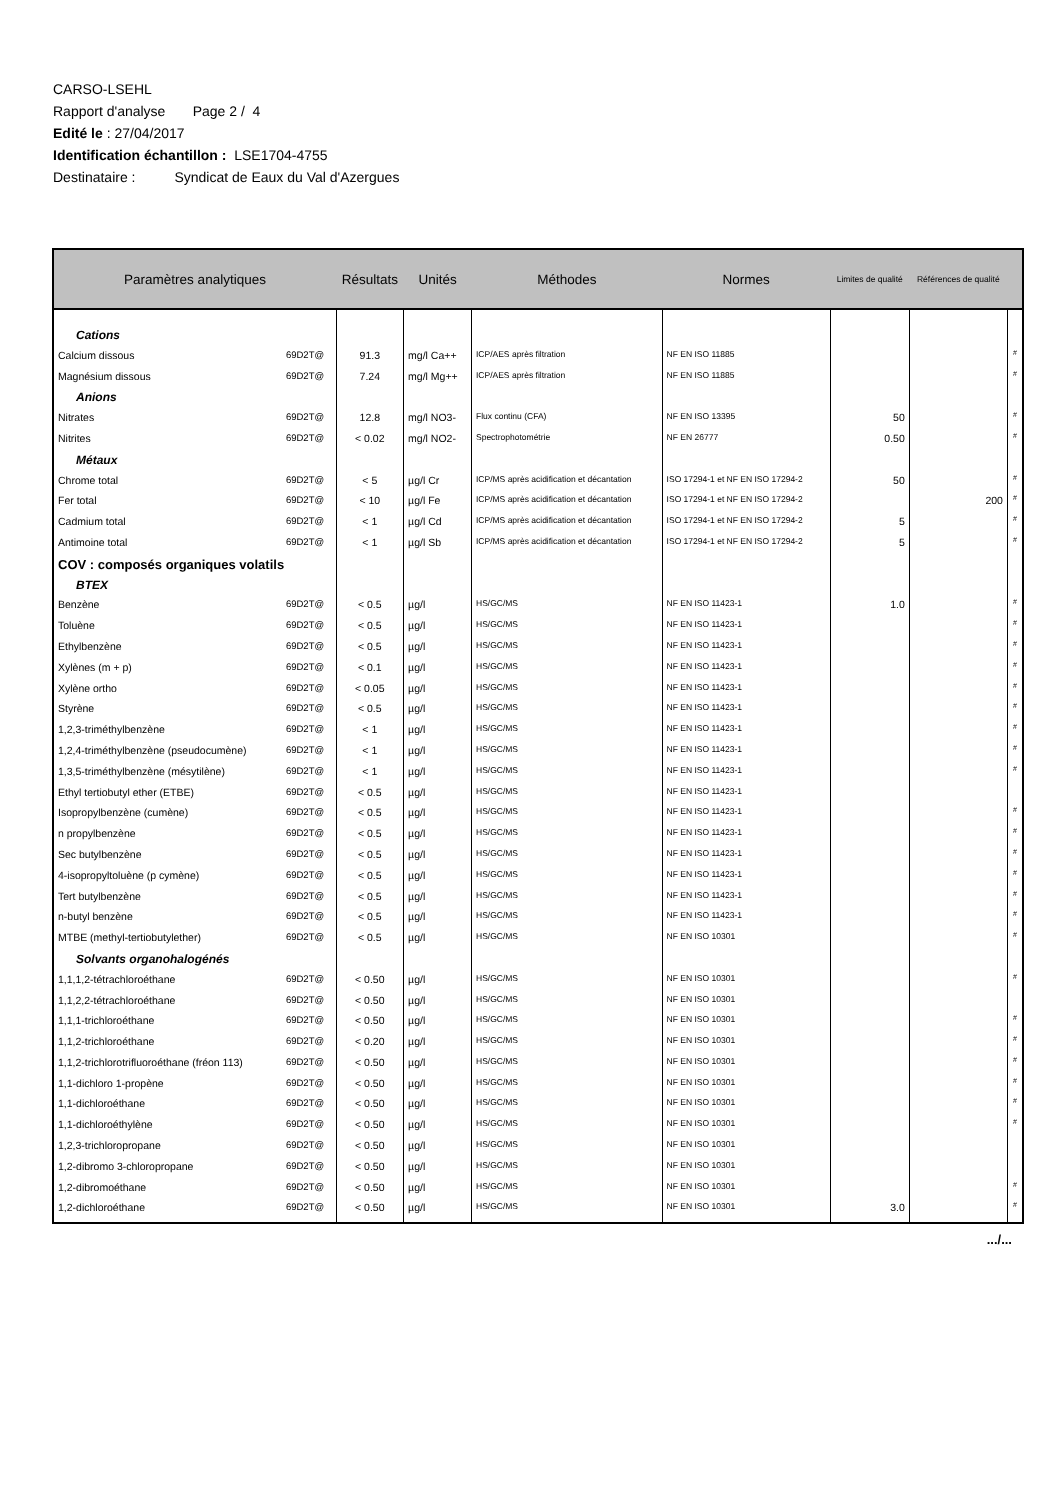CARSO-LSEHL
Rapport d'analyse Page 2 / 4
Edité le : 27/04/2017
Identification échantillon : LSE1704-4755
Destinataire : Syndicat de Eaux du Val d'Azergues
| Paramètres analytiques | | Résultats | Unités | Méthodes | Normes | Limites de qualité | Références de qualité | |
| --- | --- | --- | --- | --- | --- | --- | --- | --- |
| Cations | | | | | | | | |
| Calcium dissous | 69D2T@ | 91.3 | mg/l Ca++ | ICP/AES après filtration | NF EN ISO 11885 | | | # |
| Magnésium dissous | 69D2T@ | 7.24 | mg/l Mg++ | ICP/AES après filtration | NF EN ISO 11885 | | | # |
| Anions | | | | | | | | |
| Nitrates | 69D2T@ | 12.8 | mg/l NO3- | Flux continu (CFA) | NF EN ISO 13395 | 50 | | # |
| Nitrites | 69D2T@ | < 0.02 | mg/l NO2- | Spectrophotométrie | NF EN 26777 | 0.50 | | # |
| Métaux | | | | | | | | |
| Chrome total | 69D2T@ | < 5 | µg/l Cr | ICP/MS après acidification et décantation | ISO 17294-1 et NF EN ISO 17294-2 | 50 | | # |
| Fer total | 69D2T@ | < 10 | µg/l Fe | ICP/MS après acidification et décantation | ISO 17294-1 et NF EN ISO 17294-2 | | 200 | # |
| Cadmium total | 69D2T@ | < 1 | µg/l Cd | ICP/MS après acidification et décantation | ISO 17294-1 et NF EN ISO 17294-2 | 5 | | # |
| Antimoine total | 69D2T@ | < 1 | µg/l Sb | ICP/MS après acidification et décantation | ISO 17294-1 et NF EN ISO 17294-2 | 5 | | # |
| COV : composés organiques volatils | | | | | | | | |
| BTEX | | | | | | | | |
| Benzène | 69D2T@ | < 0.5 | µg/l | HS/GC/MS | NF EN ISO 11423-1 | 1.0 | | # |
| Toluène | 69D2T@ | < 0.5 | µg/l | HS/GC/MS | NF EN ISO 11423-1 | | | # |
| Ethylbenzène | 69D2T@ | < 0.5 | µg/l | HS/GC/MS | NF EN ISO 11423-1 | | | # |
| Xylènes (m + p) | 69D2T@ | < 0.1 | µg/l | HS/GC/MS | NF EN ISO 11423-1 | | | # |
| Xylène ortho | 69D2T@ | < 0.05 | µg/l | HS/GC/MS | NF EN ISO 11423-1 | | | # |
| Styrène | 69D2T@ | < 0.5 | µg/l | HS/GC/MS | NF EN ISO 11423-1 | | | # |
| 1,2,3-triméthylbenzène | 69D2T@ | < 1 | µg/l | HS/GC/MS | NF EN ISO 11423-1 | | | # |
| 1,2,4-triméthylbenzène (pseudocumène) | 69D2T@ | < 1 | µg/l | HS/GC/MS | NF EN ISO 11423-1 | | | # |
| 1,3,5-triméthylbenzène (mésytilène) | 69D2T@ | < 1 | µg/l | HS/GC/MS | NF EN ISO 11423-1 | | | # |
| Ethyl tertiobutyl ether (ETBE) | 69D2T@ | < 0.5 | µg/l | HS/GC/MS | NF EN ISO 11423-1 | | | |
| Isopropylbenzène (cumène) | 69D2T@ | < 0.5 | µg/l | HS/GC/MS | NF EN ISO 11423-1 | | | # |
| n propylbenzène | 69D2T@ | < 0.5 | µg/l | HS/GC/MS | NF EN ISO 11423-1 | | | # |
| Sec butylbenzène | 69D2T@ | < 0.5 | µg/l | HS/GC/MS | NF EN ISO 11423-1 | | | # |
| 4-isopropyltoluène (p cymène) | 69D2T@ | < 0.5 | µg/l | HS/GC/MS | NF EN ISO 11423-1 | | | # |
| Tert butylbenzène | 69D2T@ | < 0.5 | µg/l | HS/GC/MS | NF EN ISO 11423-1 | | | # |
| n-butyl benzène | 69D2T@ | < 0.5 | µg/l | HS/GC/MS | NF EN ISO 11423-1 | | | # |
| MTBE (methyl-tertiobutylether) | 69D2T@ | < 0.5 | µg/l | HS/GC/MS | NF EN ISO 10301 | | | # |
| Solvants organohalogénés | | | | | | | | |
| 1,1,1,2-tétrachloroéthane | 69D2T@ | < 0.50 | µg/l | HS/GC/MS | NF EN ISO 10301 | | | # |
| 1,1,2,2-tétrachloroéthane | 69D2T@ | < 0.50 | µg/l | HS/GC/MS | NF EN ISO 10301 | | | |
| 1,1,1-trichloroéthane | 69D2T@ | < 0.50 | µg/l | HS/GC/MS | NF EN ISO 10301 | | | # |
| 1,1,2-trichloroéthane | 69D2T@ | < 0.20 | µg/l | HS/GC/MS | NF EN ISO 10301 | | | # |
| 1,1,2-trichlorotrifluoroéthane (fréon 113) | 69D2T@ | < 0.50 | µg/l | HS/GC/MS | NF EN ISO 10301 | | | # |
| 1,1-dichloro 1-propène | 69D2T@ | < 0.50 | µg/l | HS/GC/MS | NF EN ISO 10301 | | | # |
| 1,1-dichloroéthane | 69D2T@ | < 0.50 | µg/l | HS/GC/MS | NF EN ISO 10301 | | | # |
| 1,1-dichloroéthylène | 69D2T@ | < 0.50 | µg/l | HS/GC/MS | NF EN ISO 10301 | | | # |
| 1,2,3-trichloropropane | 69D2T@ | < 0.50 | µg/l | HS/GC/MS | NF EN ISO 10301 | | | |
| 1,2-dibromo 3-chloropropane | 69D2T@ | < 0.50 | µg/l | HS/GC/MS | NF EN ISO 10301 | | | |
| 1,2-dibromoéthane | 69D2T@ | < 0.50 | µg/l | HS/GC/MS | NF EN ISO 10301 | | | # |
| 1,2-dichloroéthane | 69D2T@ | < 0.50 | µg/l | HS/GC/MS | NF EN ISO 10301 | 3.0 | | # |
.../...